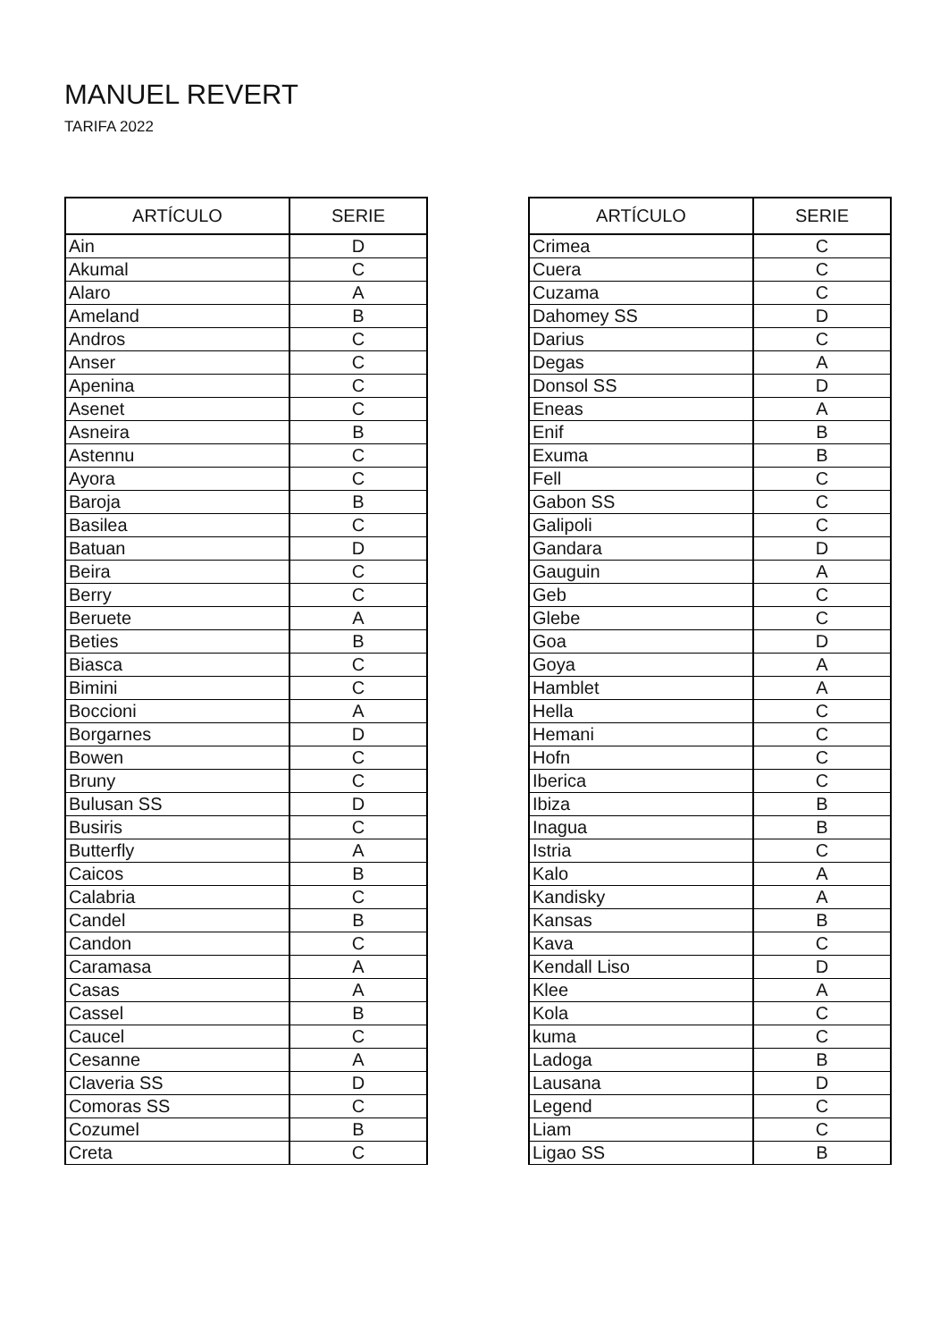MANUEL REVERT
TARIFA 2022
| ARTÍCULO | SERIE |
| --- | --- |
| Ain | D |
| Akumal | C |
| Alaro | A |
| Ameland | B |
| Andros | C |
| Anser | C |
| Apenina | C |
| Asenet | C |
| Asneira | B |
| Astennu | C |
| Ayora | C |
| Baroja | B |
| Basilea | C |
| Batuan | D |
| Beira | C |
| Berry | C |
| Beruete | A |
| Beties | B |
| Biasca | C |
| Bimini | C |
| Boccioni | A |
| Borgarnes | D |
| Bowen | C |
| Bruny | C |
| Bulusan SS | D |
| Busiris | C |
| Butterfly | A |
| Caicos | B |
| Calabria | C |
| Candel | B |
| Candon | C |
| Caramasa | A |
| Casas | A |
| Cassel | B |
| Caucel | C |
| Cesanne | A |
| Claveria SS | D |
| Comoras SS | C |
| Cozumel | B |
| Creta | C |
| ARTÍCULO | SERIE |
| --- | --- |
| Crimea | C |
| Cuera | C |
| Cuzama | C |
| Dahomey SS | D |
| Darius | C |
| Degas | A |
| Donsol SS | D |
| Eneas | A |
| Enif | B |
| Exuma | B |
| Fell | C |
| Gabon SS | C |
| Galipoli | C |
| Gandara | D |
| Gauguin | A |
| Geb | C |
| Glebe | C |
| Goa | D |
| Goya | A |
| Hamblet | A |
| Hella | C |
| Hemani | C |
| Hofn | C |
| Iberica | C |
| Ibiza | B |
| Inagua | B |
| Istria | C |
| Kalo | A |
| Kandisky | A |
| Kansas | B |
| Kava | C |
| Kendall Liso | D |
| Klee | A |
| Kola | C |
| kuma | C |
| Ladoga | B |
| Lausana | D |
| Legend | C |
| Liam | C |
| Ligao SS | B |